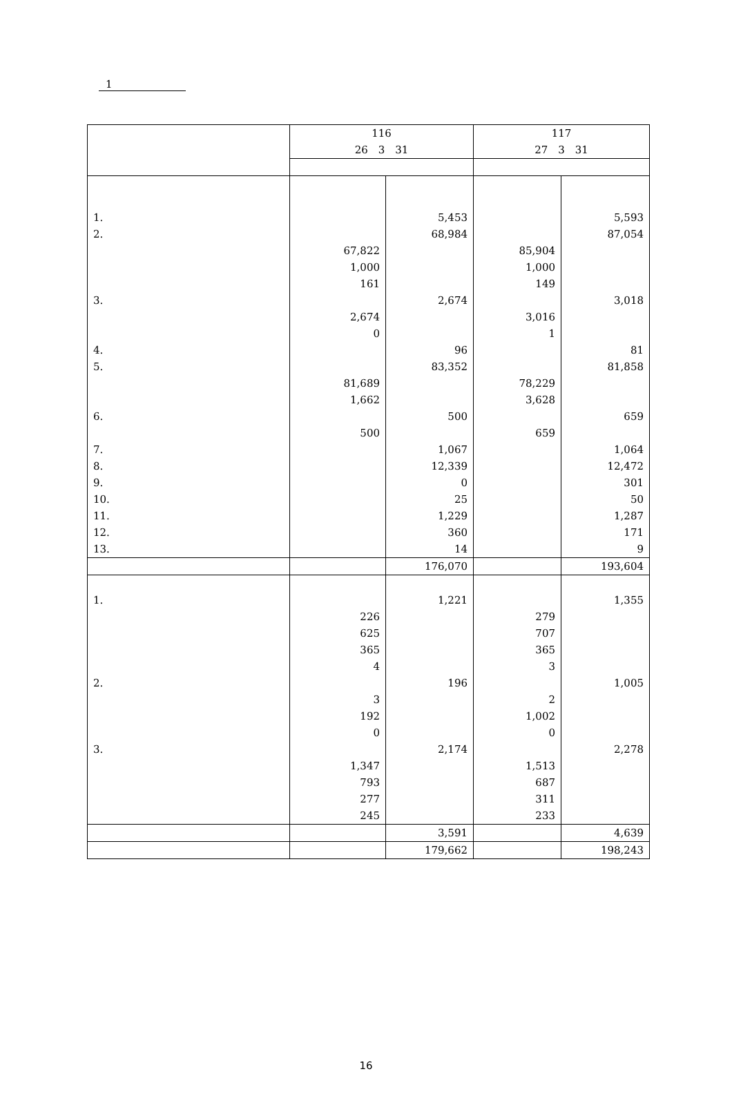1
| | 116 26 3 31 | | 117 27 3 31 | |
| --- | --- | --- | --- | --- |
| 1. | | 5,453 | | 5,593 |
| 2. | | 68,984 | | 87,054 |
| | 67,822 | | 85,904 | |
| | 1,000 | | 1,000 | |
| | 161 | | 149 | |
| 3. | | 2,674 | | 3,018 |
| | 2,674 | | 3,016 | |
| | 0 | | 1 | |
| 4. | | 96 | | 81 |
| 5. | | 83,352 | | 81,858 |
| | 81,689 | | 78,229 | |
| | 1,662 | | 3,628 | |
| 6. | | 500 | | 659 |
| | 500 | | 659 | |
| 7. | | 1,067 | | 1,064 |
| 8. | | 12,339 | | 12,472 |
| 9. | | 0 | | 301 |
| 10. | | 25 | | 50 |
| 11. | | 1,229 | | 1,287 |
| 12. | | 360 | | 171 |
| 13. | | 14 | | 9 |
| | | 176,070 | | 193,604 |
| 1. | | 1,221 | | 1,355 |
| | 226 | | 279 | |
| | 625 | | 707 | |
| | 365 | | 365 | |
| | 4 | | 3 | |
| 2. | | 196 | | 1,005 |
| | 3 | | 2 | |
| | 192 | | 1,002 | |
| | 0 | | 0 | |
| 3. | | 2,174 | | 2,278 |
| | 1,347 | | 1,513 | |
| | 793 | | 687 | |
| | 277 | | 311 | |
| | 245 | | 233 | |
| | | 3,591 | | 4,639 |
| | | 179,662 | | 198,243 |
16